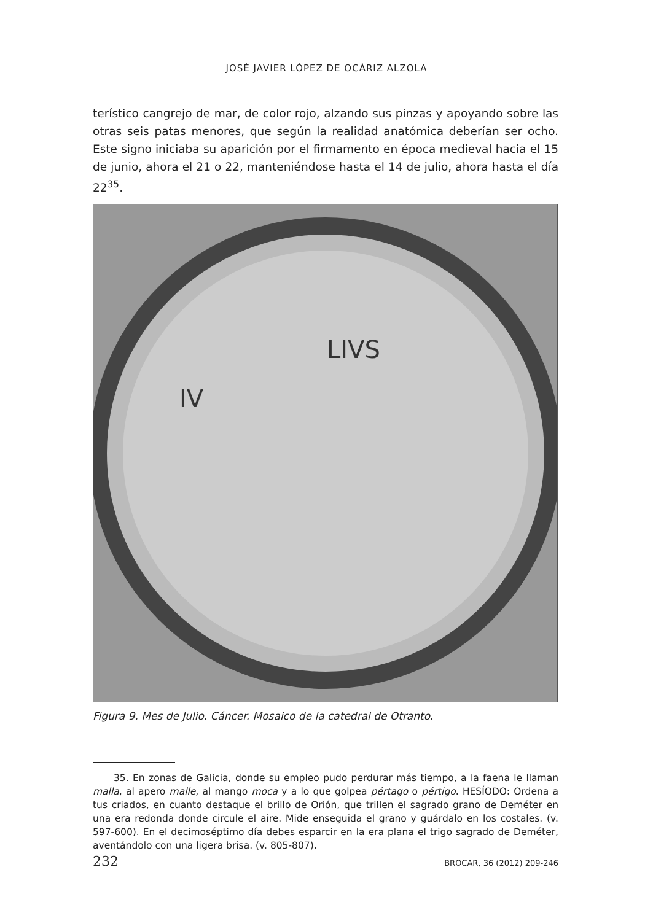JOSÉ JAVIER LÓPEZ DE OCÁRIZ ALZOLA
terístico cangrejo de mar, de color rojo, alzando sus pinzas y apoyando sobre las otras seis patas menores, que según la realidad anatómica deberían ser ocho. Este signo iniciaba su aparición por el firmamento en época medieval hacia el 15 de junio, ahora el 21 o 22, manteniéndose hasta el 14 de julio, ahora hasta el día 22<sup>35</sup>.
LIVS
IV
Figura 9. Mes de Julio. Cáncer. Mosaico de la catedral de Otranto.
35. En zonas de Galicia, donde su empleo pudo perdurar más tiempo, a la faena le llaman malla, al apero malle, al mango moca y a lo que golpea pértago o pértigo. HESÍODO: Ordena a tus criados, en cuanto destaque el brillo de Orión, que trillen el sagrado grano de Deméter en una era redonda donde circule el aire. Mide enseguida el grano y guárdalo en los costales. (v. 597-600). En el decimoséptimo día debes esparcir en la era plana el trigo sagrado de Deméter, aventándolo con una ligera brisa. (v. 805-807).
232 BROCAR, 36 (2012) 209-246